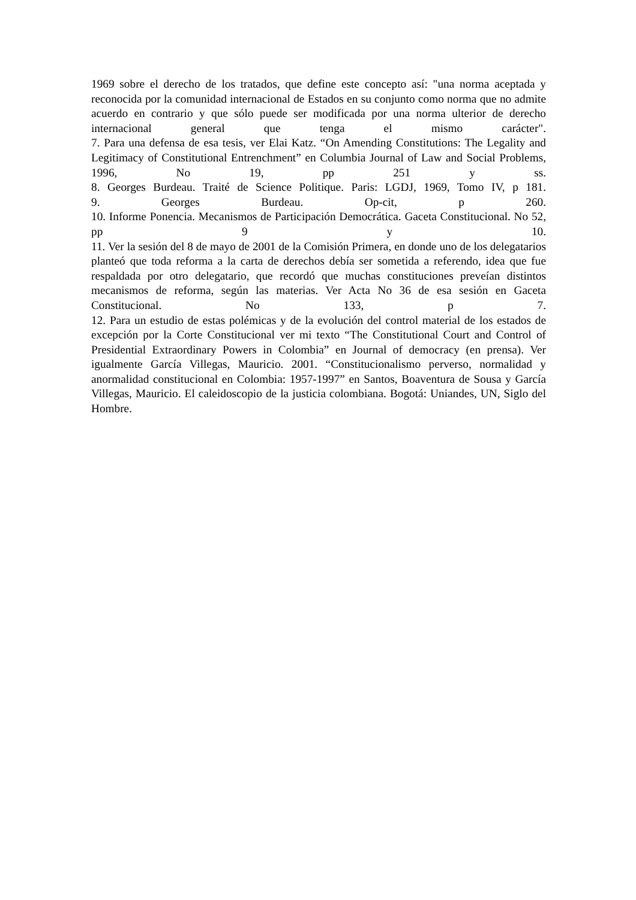1969 sobre el derecho de los tratados, que define este concepto así: "una norma aceptada y reconocida por la comunidad internacional de Estados en su conjunto como norma que no admite acuerdo en contrario y que sólo puede ser modificada por una norma ulterior de derecho internacional general que tenga el mismo carácter".
7. Para una defensa de esa tesis, ver Elai Katz. “On Amending Constitutions: The Legality and Legitimacy of Constitutional Entrenchment” en Columbia Journal of Law and Social Problems, 1996, No 19, pp 251 y ss.
8. Georges Burdeau. Traité de Science Politique. Paris: LGDJ, 1969, Tomo IV, p 181.
9. Georges Burdeau. Op-cit, p 260.
10. Informe Ponencia. Mecanismos de Participación Democrática. Gaceta Constitucional. No 52, pp 9 y 10.
11. Ver la sesión del 8 de mayo de 2001 de la Comisión Primera, en donde uno de los delegatarios planteó que toda reforma a la carta de derechos debía ser sometida a referendo, idea que fue respaldada por otro delegatario, que recordó que muchas constituciones preveían distintos mecanismos de reforma, según las materias. Ver Acta No 36 de esa sesión en Gaceta Constitucional. No 133, p 7.
12. Para un estudio de estas polémicas y de la evolución del control material de los estados de excepción por la Corte Constitucional ver mi texto “The Constitutional Court and Control of Presidential Extraordinary Powers in Colombia” en Journal of democracy (en prensa). Ver igualmente García Villegas, Mauricio. 2001. “Constitucionalismo perverso, normalidad y anormalidad constitucional en Colombia: 1957-1997” en Santos, Boaventura de Sousa y García Villegas, Mauricio. El caleidoscopio de la justicia colombiana. Bogotá: Uniandes, UN, Siglo del Hombre.